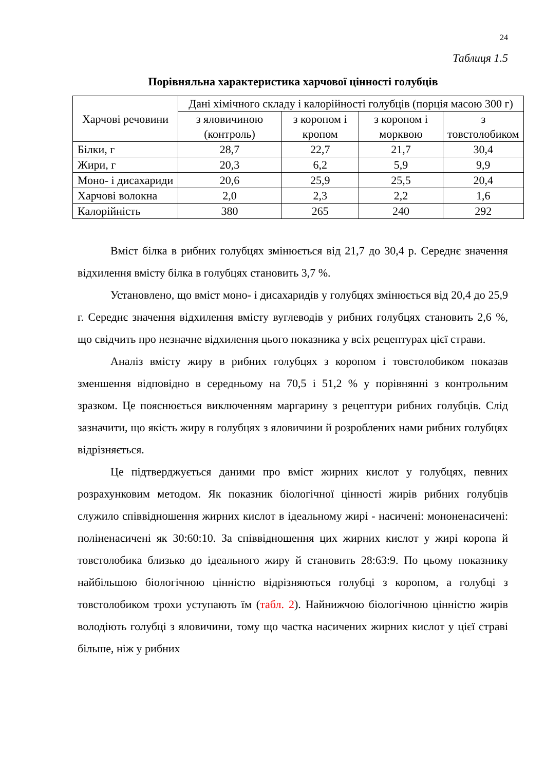24
Таблиця 1.5
Порівняльна характеристика харчової цінності голубців
| Харчові речовини | Дані хімічного складу і калорійності голубців (порція масою 300 г) | | | |
| | з яловичиною (контроль) | з коропом і кропом | з коропом і морквою | з товстолобиком |
| Білки, г | 28,7 | 22,7 | 21,7 | 30,4 |
| Жири, г | 20,3 | 6,2 | 5,9 | 9,9 |
| Моно- і дисахариди | 20,6 | 25,9 | 25,5 | 20,4 |
| Харчові волокна | 2,0 | 2,3 | 2,2 | 1,6 |
| Калорійність | 380 | 265 | 240 | 292 |
Вміст білка в рибних голубцях змінюється від 21,7 до 30,4 р. Середнє значення відхилення вмісту білка в голубцях становить 3,7 %.
Установлено, що вміст моно- і дисахаридів у голубцях змінюється від 20,4 до 25,9 г. Середнє значення відхилення вмісту вуглеводів у рибних голубцях становить 2,6 %, що свідчить про незначне відхилення цього показника у всіх рецептурах цієї страви.
Аналіз вмісту жиру в рибних голубцях з коропом і товстолобиком показав зменшення відповідно в середньому на 70,5 і 51,2 % у порівнянні з контрольним зразком. Це пояснюється виключенням маргарину з рецептури рибних голубців. Слід зазначити, що якість жиру в голубцях з яловичини й розроблених нами рибних голубцях відрізняється.
Це підтверджується даними про вміст жирних кислот у голубцях, певних розрахунковим методом. Як показник біологічної цінності жирів рибних голубців служило співвідношення жирних кислот в ідеальному жирі - насичені: мононенасичені: поліненасичені як 30:60:10. За співвідношення цих жирних кислот у жирі коропа й товстолобика близько до ідеального жиру й становить 28:63:9. По цьому показнику найбільшою біологічною цінністю відрізняються голубці з коропом, а голубці з товстолобиком трохи уступають їм (табл. 2). Найнижчою біологічною цінністю жирів володіють голубці з яловичини, тому що частка насичених жирних кислот у цієї страві більше, ніж у рибних